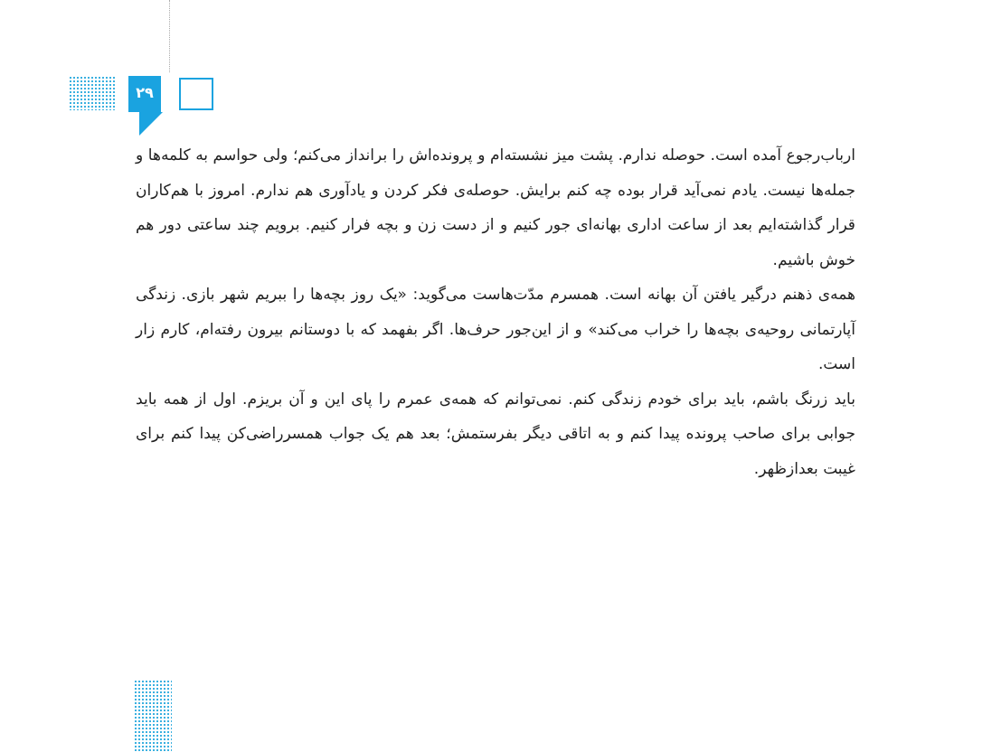۲۹
ارباب‌رجوع آمده است. حوصله ندارم. پشت میز نشسته‌ام و پرونده‌اش را برانداز می‌کنم؛ ولی حواسم به کلمه‌ها و جمله‌ها نیست. یادم نمی‌آید قرار بوده چه کنم برایش. حوصله‌ی فکر کردن و یادآوری هم ندارم. امروز با هم‌کاران قرار گذاشته‌ایم بعد از ساعت اداری بهانه‌ای جور کنیم و از دست زن و بچه فرار کنیم. برویم چند ساعتی دور هم خوش باشیم.
همه‌ی ذهنم درگیر یافتن آن بهانه است. همسرم مدّت‌هاست می‌گوید: «یک روز بچه‌ها را ببریم شهر بازی. زندگی آپارتمانی روحیه‌ی بچه‌ها را خراب می‌کند» و از این‌جور حرف‌ها. اگر بفهمد که با دوستانم بیرون رفته‌ام، کارم زار است.
باید زرنگ باشم، باید برای خودم زندگی کنم. نمی‌توانم که همه‌ی عمرم را پای این و آن بریزم. اول از همه باید جوابی برای صاحب پرونده پیدا کنم و به اتاقی دیگر بفرستمش؛ بعد هم یک جواب همسرراضی‌کن پیدا کنم برای غیبت بعدازظهر.